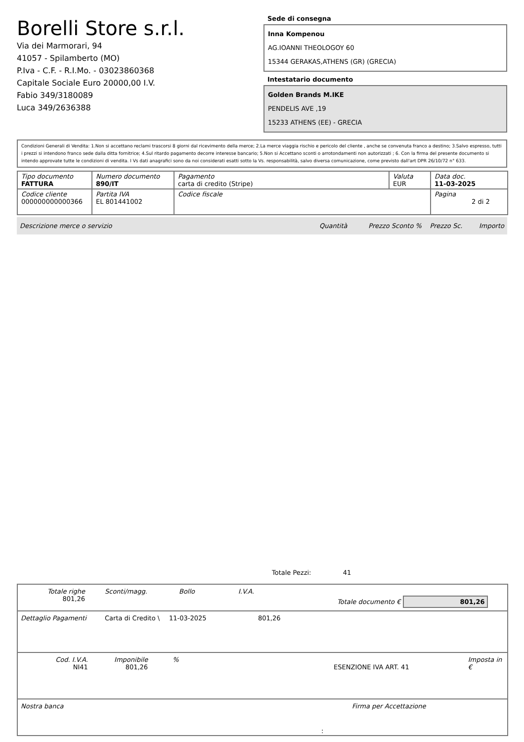Borelli Store s.r.l.
Via dei Marmorari, 94
41057 - Spilamberto (MO)
P.Iva - C.F. - R.I.Mo. - 03023860368
Capitale Sociale Euro 20000,00 I.V.
Fabio 349/3180089
Luca 349/2636388
Sede di consegna
Inna Kompenou
AG.IOANNI THEOLOGOY 60
15344 GERAKAS,ATHENS (GR) (GRECIA)
Intestatario documento
Golden Brands M.IKE
PENDELIS AVE ,19
15233 ATHENS (EE) - GRECIA
Condizioni Generali di Vendita: 1.Non si accettano reclami trascorsi 8 giorni dal ricevimento della merce; 2.La merce viaggia rischio e pericolo del cliente , anche se convenuta franco a destino; 3.Salvo espresso, tutti i prezzi si intendono franco sede dalla ditta fornitrice; 4.Sul ritardo pagamento decorre interesse bancario; 5.Non si Accettano sconti o arrotondamenti non autorizzati ; 6. Con la firma del presente documento si intendo approvate tutte le condizioni di vendita. I Vs dati anagrafici sono da noi considerati esatti sotto la Vs. responsabilità, salvo diversa comunicazione, come previsto dall'art DPR 26/10/72 n° 633.
| Tipo documento FATTURA | Numero documento 890/IT | Pagamento carta di credito (Stripe) | Valuta EUR | Data doc. 11-03-2025 |
| Codice cliente 000000000000366 | Partita IVA EL 801441002 | Codice fiscale | | Pagina 2 di 2 |
Descrizione merce o servizio Quantità Prezzo Sconto % Prezzo Sc. Importo
Totale Pezzi: 41
Totale righe
801,26
Sconti/magg. Bollo I.V.A.
Totale documento € 801,26
Dettaglio Pagamenti Carta di Credito \
11-03-2025 801,26
Cod. I.V.A.
NI41
Imponibile
801,26
%
ESENZIONE IVA ART. 41 Imposta in €
Nostra banca Firma per Accettazione
: